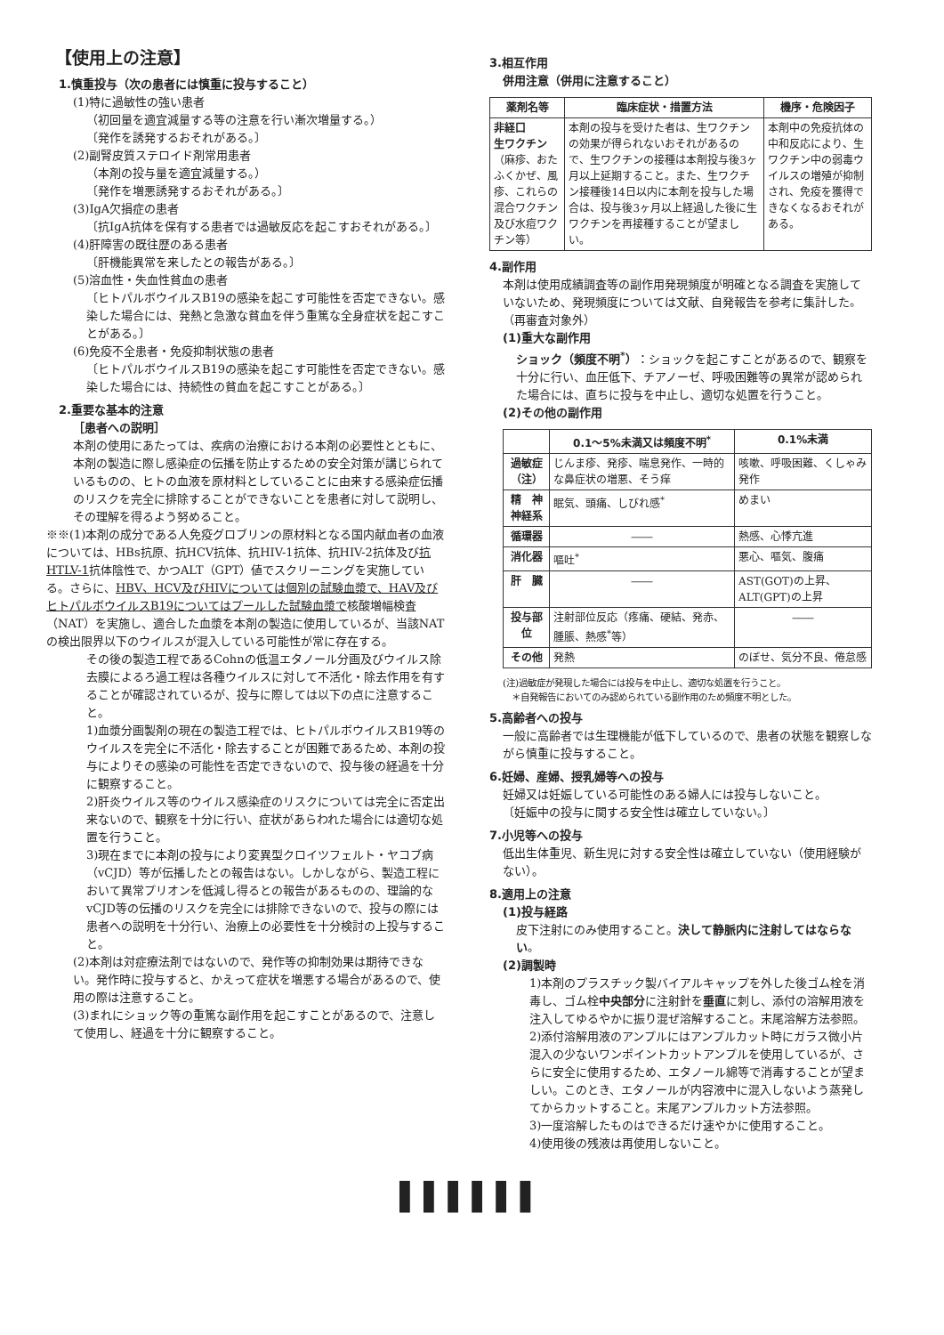【使用上の注意】
1.慎重投与（次の患者には慎重に投与すること）
(1)特に過敏性の強い患者
（初回量を適宜減量する等の注意を行い漸次増量する。）
〔発作を誘発するおそれがある。〕
(2)副腎皮質ステロイド剤常用患者
（本剤の投与量を適宜減量する。）
〔発作を増悪誘発するおそれがある。〕
(3)IgA欠損症の患者
〔抗IgA抗体を保有する患者では過敏反応を起こすおそれがある。〕
(4)肝障害の既往歴のある患者
〔肝機能異常を来したとの報告がある。〕
(5)溶血性・失血性貧血の患者
〔ヒトパルボウイルスB19の感染を起こす可能性を否定できない。感染した場合には、発熱と急激な貧血を伴う重篤な全身症状を起こすことがある。〕
(6)免疫不全患者・免疫抑制状態の患者
〔ヒトパルボウイルスB19の感染を起こす可能性を否定できない。感染した場合には、持続性の貧血を起こすことがある。〕
2.重要な基本的注意
［患者への説明］
本剤の使用にあたっては、疾病の治療における本剤の必要性とともに、本剤の製造に際し感染症の伝播を防止するための安全対策が講じられているものの、ヒトの血液を原材料としていることに由来する感染症伝播のリスクを完全に排除することができないことを患者に対して説明し、その理解を得るよう努めること。
※※(1)本剤の成分である人免疫グロブリンの原材料となる国内献血者の血液については、HBs抗原、抗HCV抗体、抗HIV-1抗体、抗HIV-2抗体及び抗HTLV-1抗体陰性で、かつALT（GPT）値でスクリーニングを実施している。さらに、HBV、HCV及びHIVについては個別の試験血漿で、HAV及びヒトパルボウイルスB19についてはプールした試験血漿で核酸増幅検査（NAT）を実施し、適合した血漿を本剤の製造に使用しているが、当該NATの検出限界以下のウイルスが混入している可能性が常に存在する。
その後の製造工程であるCohnの低温エタノール分画及びウイルス除去膜によるろ過工程は各種ウイルスに対して不活化・除去作用を有することが確認されているが、投与に際しては以下の点に注意すること。
1)血漿分画製剤の現在の製造工程では、ヒトパルボウイルスB19等のウイルスを完全に不活化・除去することが困難であるため、本剤の投与によりその感染の可能性を否定できないので、投与後の経過を十分に観察すること。
2)肝炎ウイルス等のウイルス感染症のリスクについては完全に否定出来ないので、観察を十分に行い、症状があらわれた場合には適切な処置を行うこと。
3)現在までに本剤の投与により変異型クロイツフェルト・ヤコブ病（vCJD）等が伝播したとの報告はない。しかしながら、製造工程において異常プリオンを低減し得るとの報告があるものの、理論的なvCJD等の伝播のリスクを完全には排除できないので、投与の際には患者への説明を十分行い、治療上の必要性を十分検討の上投与すること。
(2)本剤は対症療法剤ではないので、発作等の抑制効果は期待できない。発作時に投与すると、かえって症状を増悪する場合があるので、使用の際は注意すること。
(3)まれにショック等の重篤な副作用を起こすことがあるので、注意して使用し、経過を十分に観察すること。
3.相互作用
併用注意（併用に注意すること）
| 薬剤名等 | 臨床症状・措置方法 | 機序・危険因子 |
| --- | --- | --- |
| 非経口 生ワクチン （麻疹、おたふくかぜ、風疹、これらの混合ワクチン及び水痘ワクチン等） | 本剤の投与を受けた者は、生ワクチンの効果が得られないおそれがあるので、生ワクチンの接種は本剤投与後3ヶ月以上延期すること。また、生ワクチン接種後14日以内に本剤を投与した場合は、投与後3ヶ月以上経過した後に生ワクチンを再接種することが望ましい。 | 本剤中の免疫抗体の中和反応により、生ワクチン中の弱毒ウイルスの増殖が抑制され、免疫を獲得できなくなるおそれがある。 |
4.副作用
本剤は使用成績調査等の副作用発現頻度が明確となる調査を実施していないため、発現頻度については文献、自発報告を参考に集計した。（再審査対象外）
(1)重大な副作用
ショック（頻度不明<sup>*</sup>）：ショックを起こすことがあるので、観察を十分に行い、血圧低下、チアノーゼ、呼吸困難等の異常が認められた場合には、直ちに投与を中止し、適切な処置を行うこと。
(2)その他の副作用
| | 0.1～5%未満又は頻度不明<sup>*</sup> | 0.1%未満 |
| --- | --- | --- |
| 過敏症 （注） | じんま疹、発疹、喘息発作、一時的な鼻症状の増悪、そう痒 | 咳嗽、呼吸困難、くしゃみ発作 |
| 精 神 神経系 | 眠気、頭痛、しびれ感<sup>*</sup> | めまい |
| 循環器 | ―― | 熱感、心悸亢進 |
| 消化器 | 嘔吐<sup>*</sup> | 悪心、嘔気、腹痛 |
| 肝 臓 | ―― | AST(GOT)の上昇、ALT(GPT)の上昇 |
| 投与部位 | 注射部位反応（疼痛、硬結、発赤、腫脹、熱感<sup>*</sup>等） | ―― |
| その他 | 発熱 | のぼせ、気分不良、倦怠感 |
(注)過敏症が発現した場合には投与を中止し、適切な処置を行うこと。
　＊自発報告においてのみ認められている副作用のため頻度不明とした。
5.高齢者への投与
一般に高齢者では生理機能が低下しているので、患者の状態を観察しながら慎重に投与すること。
6.妊婦、産婦、授乳婦等への投与
妊婦又は妊娠している可能性のある婦人には投与しないこと。
〔妊娠中の投与に関する安全性は確立していない。〕
7.小児等への投与
低出生体重児、新生児に対する安全性は確立していない（使用経験がない）。
8.適用上の注意
(1)投与経路
皮下注射にのみ使用すること。決して静脈内に注射してはならない。
(2)調製時
1)本剤のプラスチック製バイアルキャップを外した後ゴム栓を消毒し、ゴム栓中央部分に注射針を垂直に刺し、添付の溶解用液を注入してゆるやかに振り混ぜ溶解すること。末尾溶解方法参照。
2)添付溶解用液のアンプルにはアンプルカット時にガラス微小片混入の少ないワンポイントカットアンプルを使用しているが、さらに安全に使用するため、エタノール綿等で消毒することが望ましい。このとき、エタノールが内容液中に混入しないよう蒸発してからカットすること。末尾アンプルカット方法参照。
3)一度溶解したものはできるだけ速やかに使用すること。
4)使用後の残液は再使用しないこと。
▌▌▌▌▌▌